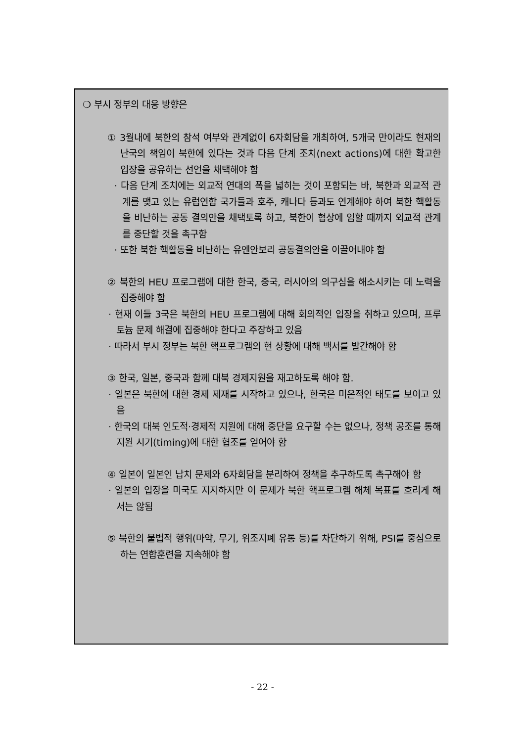❍ 부시 정부의 대응 방향은
① 3월내에 북한의 참석 여부와 관계없이 6자회담을 개최하여, 5개국 만이라도 현재의 난국의 책임이 북한에 있다는 것과 다음 단계 조치(next actions)에 대한 확고한 입장을 공유하는 선언을 채택해야 함
· 다음 단계 조치에는 외교적 연대의 폭을 넓히는 것이 포함되는 바, 북한과 외교적 관계를 맺고 있는 유럽연합 국가들과 호주, 캐나다 등과도 연계해야 하여 북한 핵활동을 비난하는 공동 결의안을 채택토록 하고, 북한이 협상에 임할 때까지 외교적 관계를 중단할 것을 촉구함
· 또한 북한 핵활동을 비난하는 유엔안보리 공동결의안을 이끌어내야 함
② 북한의 HEU 프로그램에 대한 한국, 중국, 러시아의 의구심을 해소시키는 데 노력을 집중해야 함
· 현재 이들 3국은 북한의 HEU 프로그램에 대해 회의적인 입장을 취하고 있으며, 프루토늄 문제 해결에 집중해야 한다고 주장하고 있음
· 따라서 부시 정부는 북한 핵프로그램의 현 상황에 대해 백서를 발간해야 함
③ 한국, 일본, 중국과 함께 대북 경제지원을 재고하도록 해야 함.
· 일본은 북한에 대한 경제 제재를 시작하고 있으나, 한국은 미온적인 태도를 보이고 있음
· 한국의 대북 인도적·경제적 지원에 대해 중단을 요구할 수는 없으나, 정책 공조를 통해 지원 시기(timing)에 대한 협조를 얻어야 함
④ 일본이 일본인 납치 문제와 6자회담을 분리하여 정책을 추구하도록 촉구해야 함
· 일본의 입장을 미국도 지지하지만 이 문제가 북한 핵프로그램 해체 목표를 흐리게 해서는 않됨
⑤ 북한의 불법적 행위(마약, 무기, 위조지폐 유통 등)를 차단하기 위해, PSI를 중심으로 하는 연합훈련을 지속해야 함
- 22 -